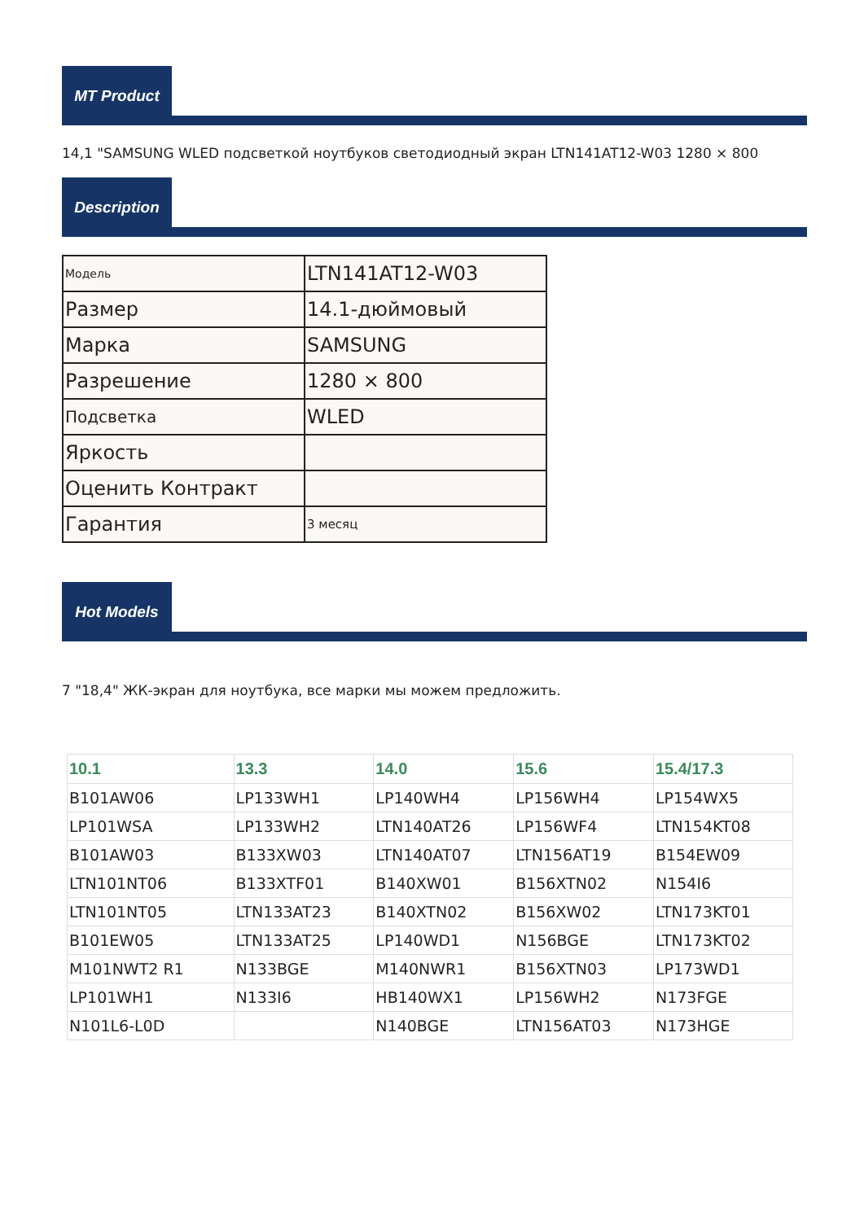MT Product
14,1 "SAMSUNG WLED подсветкой ноутбуков светодиодный экран LTN141AT12-W03 1280 × 800
Description
| Модель | LTN141AT12-W03 |
| Размер | 14.1-дюймовый |
| Марка | SAMSUNG |
| Разрешение | 1280 × 800 |
| Подсветка | WLED |
| Яркость | |
| Оценить Контракт | |
| Гарантия | 3 месяц |
Hot Models
7 "18,4" ЖК-экран для ноутбука, все марки мы можем предложить.
| 10.1 | 13.3 | 14.0 | 15.6 | 15.4/17.3 |
| --- | --- | --- | --- | --- |
| B101AW06 | LP133WH1 | LP140WH4 | LP156WH4 | LP154WX5 |
| LP101WSA | LP133WH2 | LTN140AT26 | LP156WF4 | LTN154KT08 |
| B101AW03 | B133XW03 | LTN140AT07 | LTN156AT19 | B154EW09 |
| LTN101NT06 | B133XTF01 | B140XW01 | B156XTN02 | N154I6 |
| LTN101NT05 | LTN133AT23 | B140XTN02 | B156XW02 | LTN173KT01 |
| B101EW05 | LTN133AT25 | LP140WD1 | N156BGE | LTN173KT02 |
| M101NWT2 R1 | N133BGE | M140NWR1 | B156XTN03 | LP173WD1 |
| LP101WH1 | N133I6 | HB140WX1 | LP156WH2 | N173FGE |
| N101L6-L0D | | N140BGE | LTN156AT03 | N173HGE |